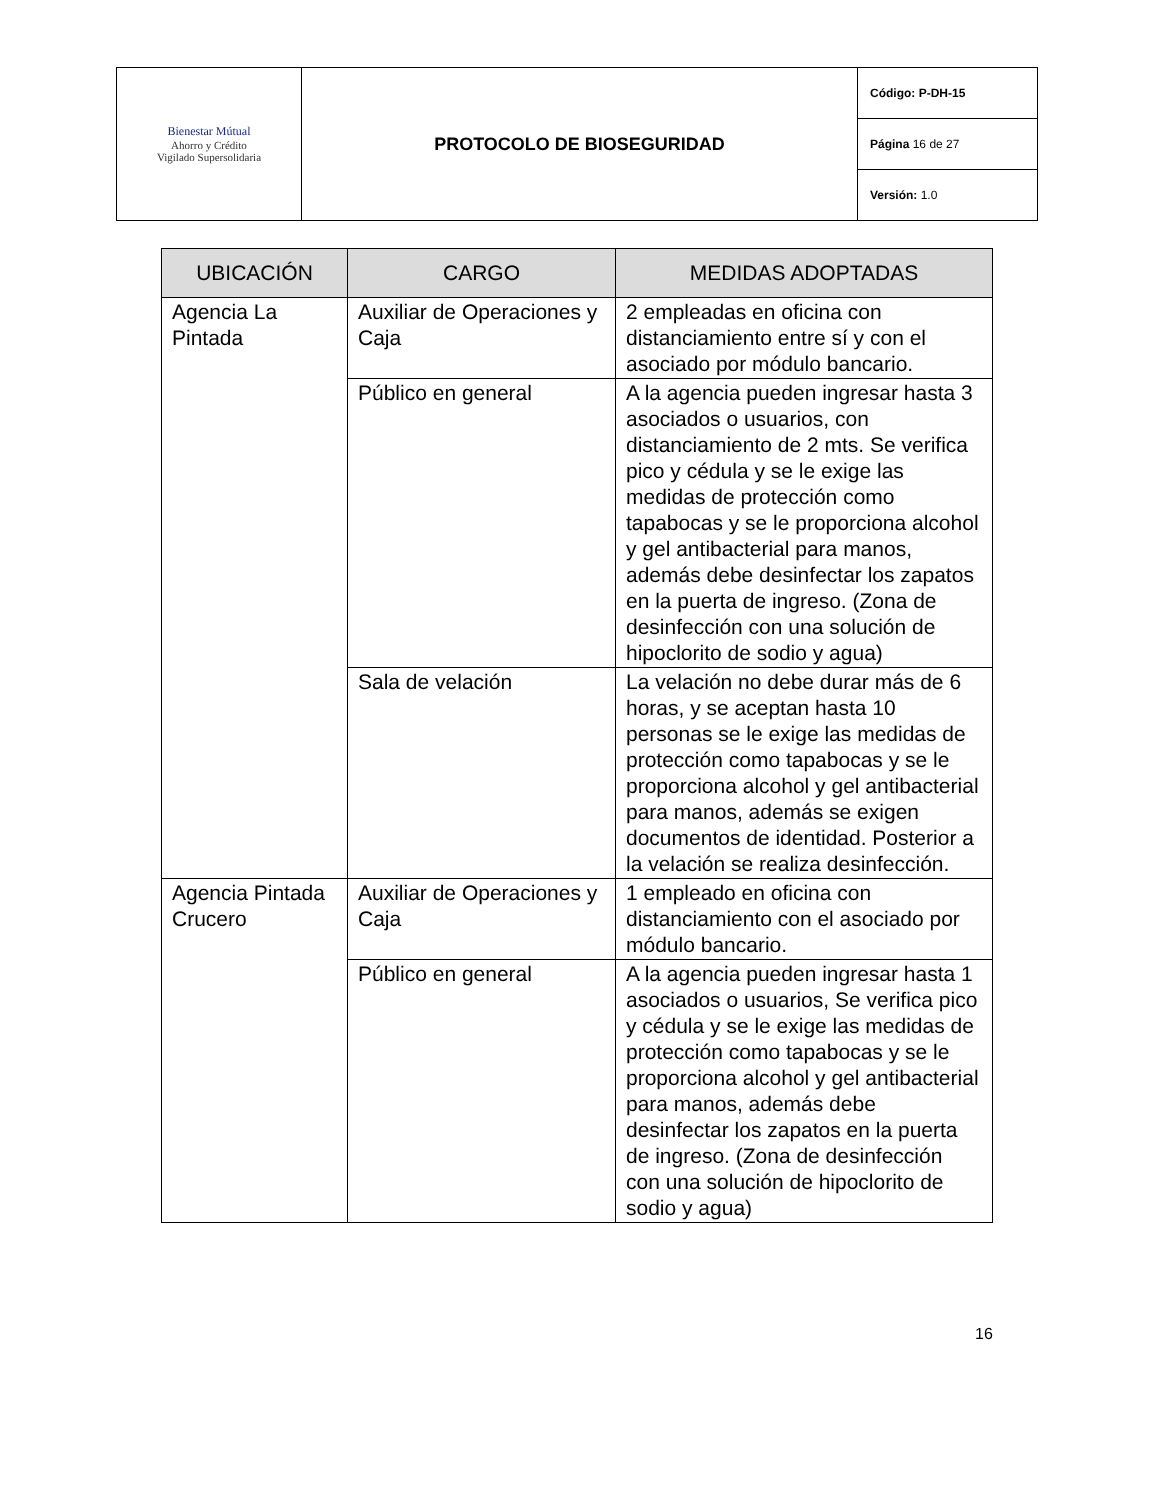| Bienestar Mútual Ahorro y Crédito Vigilado Supersolidaria | PROTOCOLO DE BIOSEGURIDAD | Código: P-DH-15 |
| | | Página 16 de 27 |
| | | Versión: 1.0 |
| UBICACIÓN | CARGO | MEDIDAS ADOPTADAS |
| --- | --- | --- |
| Agencia La Pintada | Auxiliar de Operaciones y Caja | 2 empleadas en oficina con distanciamiento entre sí y con el asociado por módulo bancario. |
| | Público en general | A la agencia pueden ingresar hasta 3 asociados o usuarios, con distanciamiento de 2 mts. Se verifica pico y cédula y se le exige las medidas de protección como tapabocas y se le proporciona alcohol y gel antibacterial para manos, además debe desinfectar los zapatos en la puerta de ingreso. (Zona de desinfección con una solución de hipoclorito de sodio y agua) |
| | Sala de velación | La velación no debe durar más de 6 horas, y se aceptan hasta 10 personas se le exige las medidas de protección como tapabocas y se le proporciona alcohol y gel antibacterial para manos, además se exigen documentos de identidad. Posterior a la velación se realiza desinfección. |
| Agencia Pintada Crucero | Auxiliar de Operaciones y Caja | 1 empleado en oficina con distanciamiento con el asociado por módulo bancario. |
| | Público en general | A la agencia pueden ingresar hasta 1 asociados o usuarios, Se verifica pico y cédula y se le exige las medidas de protección como tapabocas y se le proporciona alcohol y gel antibacterial para manos, además debe desinfectar los zapatos en la puerta de ingreso. (Zona de desinfección con una solución de hipoclorito de sodio y agua) |
16